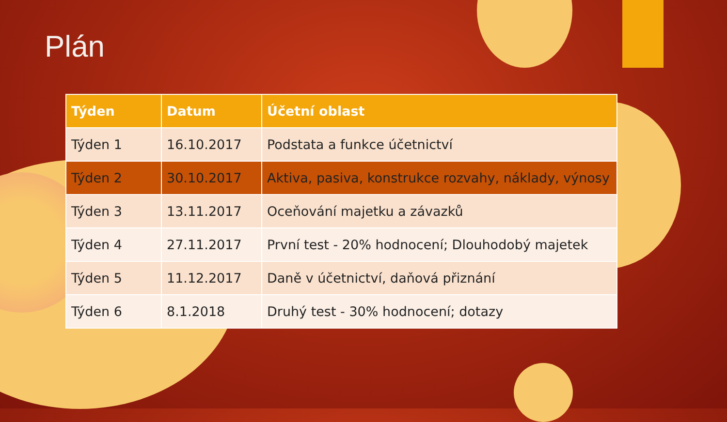Plán
| Týden | Datum | Účetní oblast |
| --- | --- | --- |
| Týden 1 | 16.10.2017 | Podstata a funkce účetnictví |
| Týden 2 | 30.10.2017 | Aktiva, pasiva, konstrukce rozvahy, náklady, výnosy |
| Týden 3 | 13.11.2017 | Oceňování majetku a závazků |
| Týden 4 | 27.11.2017 | První test - 20% hodnocení; Dlouhodobý majetek |
| Týden 5 | 11.12.2017 | Daně v účetnictví, daňová přiznání |
| Týden 6 | 8.1.2018 | Druhý test - 30% hodnocení; dotazy |